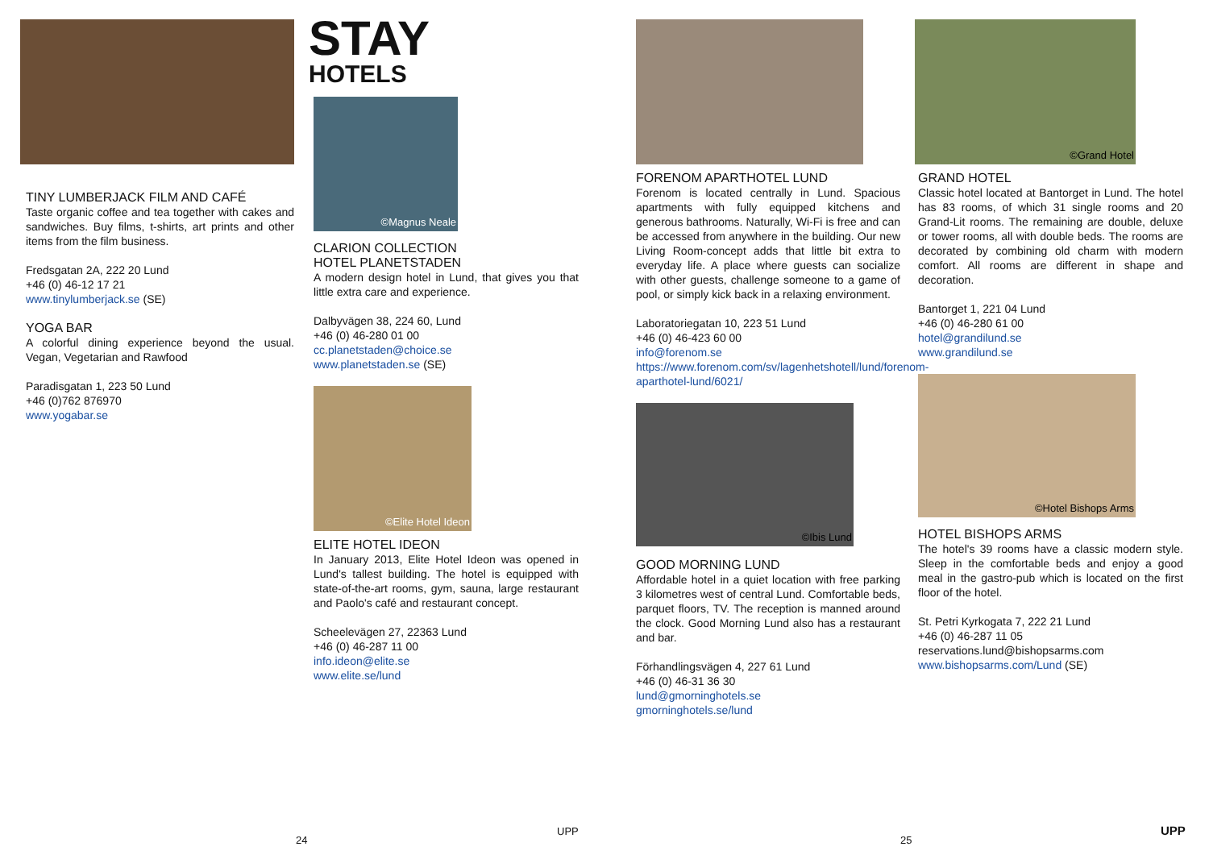TINY LUMBERJACK FILM AND CAFÉ
Taste organic coffee and tea together with cakes and sandwiches. Buy films, t-shirts, art prints and other items from the film business.
Fredsgatan 2A, 222 20 Lund
+46 (0) 46-12 17 21
www.tinylumberjack.se (SE)
YOGA BAR
A colorful dining experience beyond the usual. Vegan, Vegetarian and Rawfood
Paradisgatan 1, 223 50 Lund
+46 (0)762 876970
www.yogabar.se
STAY
HOTELS
©Magnus Neale
CLARION COLLECTION
HOTEL PLANETSTADEN
A modern design hotel in Lund, that gives you that little extra care and experience.
Dalbyvägen 38, 224 60, Lund
+46 (0) 46-280 01 00
cc.planetstaden@choice.se
www.planetstaden.se (SE)
©Elite Hotel Ideon
ELITE HOTEL IDEON
In January 2013, Elite Hotel Ideon was opened in Lund's tallest building. The hotel is equipped with state-of-the-art rooms, gym, sauna, large restaurant and Paolo's café and restaurant concept.
Scheelevägen 27, 22363 Lund
+46 (0) 46-287 11 00
info.ideon@elite.se
www.elite.se/lund
FORENOM APARTHOTEL LUND
Forenom is located centrally in Lund. Spacious apartments with fully equipped kitchens and generous bathrooms. Naturally, Wi-Fi is free and can be accessed from anywhere in the building. Our new Living Room-concept adds that little bit extra to everyday life. A place where guests can socialize with other guests, challenge someone to a game of pool, or simply kick back in a relaxing environment.
Laboratoriegatan 10, 223 51 Lund
+46 (0) 46-423 60 00
info@forenom.se
https://www.forenom.com/sv/lagenhetshotell/lund/forenom-aparthotel-lund/6021/
©Ibis Lund
GOOD MORNING LUND
Affordable hotel in a quiet location with free parking 3 kilometres west of central Lund. Comfortable beds, parquet floors, TV. The reception is manned around the clock. Good Morning Lund also has a restaurant and bar.
Förhandlingsvägen 4, 227 61 Lund
+46 (0) 46-31 36 30
lund@gmorninghotels.se
gmorninghotels.se/lund
©Grand Hotel
GRAND HOTEL
Classic hotel located at Bantorget in Lund. The hotel has 83 rooms, of which 31 single rooms and 20 Grand-Lit rooms. The remaining are double, deluxe or tower rooms, all with double beds. The rooms are decorated by combining old charm with modern comfort. All rooms are different in shape and decoration.
Bantorget 1, 221 04 Lund
+46 (0) 46-280 61 00
hotel@grandilund.se
www.grandilund.se
©Hotel Bishops Arms
HOTEL BISHOPS ARMS
The hotel's 39 rooms have a classic modern style. Sleep in the comfortable beds and enjoy a good meal in the gastro-pub which is located on the first floor of the hotel.
St. Petri Kyrkogata 7, 222 21 Lund
+46 (0) 46-287 11 05
reservations.lund@bishopsarms.com
www.bishopsarms.com/Lund (SE)
24
UPP
25
UPP